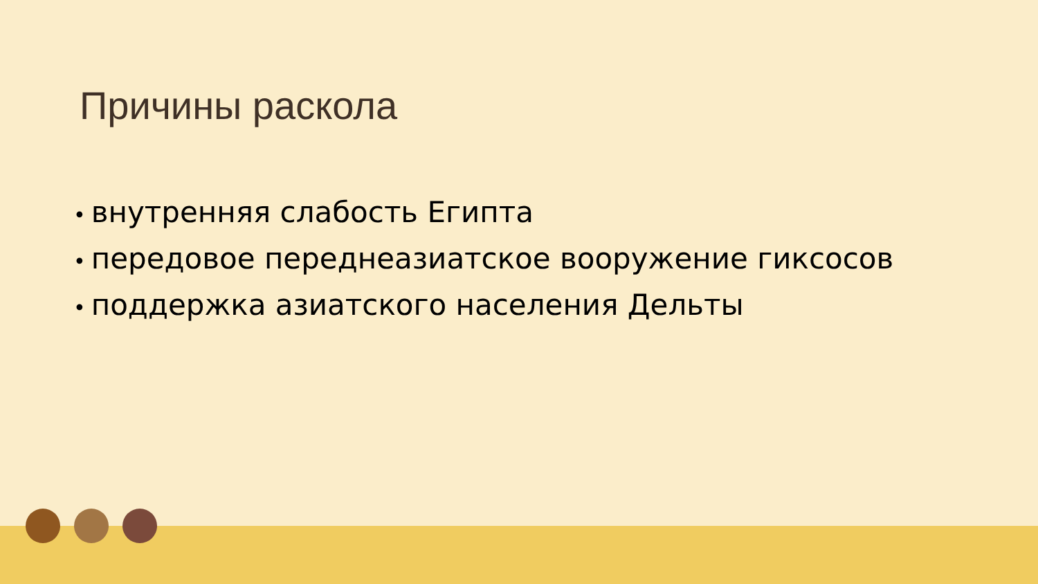Причины раскола
• внутренняя слабость Египта
• передовое переднеазиатское вооружение гиксосов
• поддержка азиатского населения Дельты